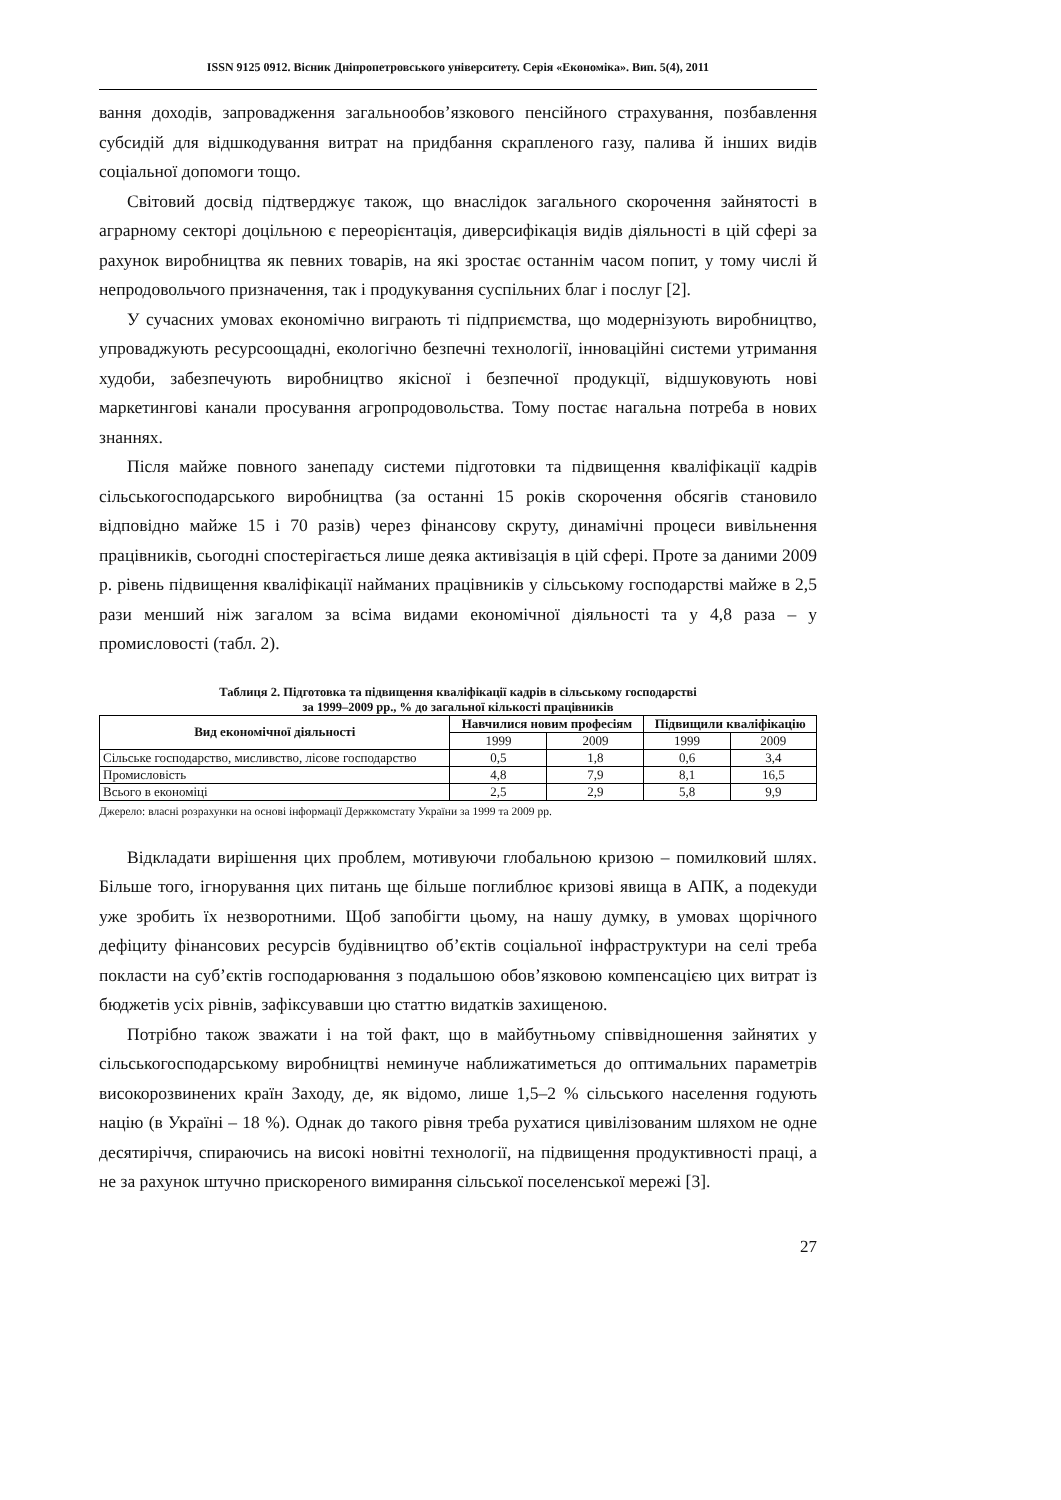ISSN 9125 0912. Вісник Дніпропетровського університету. Серія «Економіка». Вип. 5(4), 2011
вання доходів, запровадження загальнообов’язкового пенсійного страхування, позбавлення субсидій для відшкодування витрат на придбання скрапленого газу, палива й інших видів соціальної допомоги тощо.
Світовий досвід підтверджує також, що внаслідок загального скорочення зайнятості в аграрному секторі доцільною є переорієнтація, диверсифікація видів діяльності в цій сфері за рахунок виробництва як певних товарів, на які зростає останнім часом попит, у тому числі й непродовольчого призначення, так і продукування суспільних благ і послуг [2].
У сучасних умовах економічно виграють ті підприємства, що модернізують виробництво, упроваджують ресурсоощадні, екологічно безпечні технології, інноваційні системи утримання худоби, забезпечують виробництво якісної і безпечної продукції, відшуковують нові маркетингові канали просування агропродовольства. Тому постає нагальна потреба в нових знаннях.
Після майже повного занепаду системи підготовки та підвищення кваліфікації кадрів сільськогосподарського виробництва (за останні 15 років скорочення обсягів становило відповідно майже 15 і 70 разів) через фінансову скруту, динамічні процеси вивільнення працівників, сьогодні спостерігається лише деяка активізація в цій сфері. Проте за даними 2009 р. рівень підвищення кваліфікації найманих працівників у сільському господарстві майже в 2,5 рази менший ніж загалом за всіма видами економічної діяльності та у 4,8 раза – у промисловості (табл. 2).
Таблиця 2. Підготовка та підвищення кваліфікації кадрів в сільському господарстві
за 1999–2009 рр., % до загальної кількості працівників
| Вид економічної діяльності | Навчилися новим професіям | | Підвищили кваліфікацію | |
| --- | --- | --- | --- | --- |
| | 1999 | 2009 | 1999 | 2009 |
| Сільське господарство, мисливство, лісове господарство | 0,5 | 1,8 | 0,6 | 3,4 |
| Промисловість | 4,8 | 7,9 | 8,1 | 16,5 |
| Всього в економіці | 2,5 | 2,9 | 5,8 | 9,9 |
Джерело: власні розрахунки на основі інформації Держкомстату України за 1999 та 2009 рр.
Відкладати вирішення цих проблем, мотивуючи глобальною кризою – помилковий шлях. Більше того, ігнорування цих питань ще більше поглиблює кризові явища в АПК, а подекуди уже зробить їх незворотними. Щоб запобігти цьому, на нашу думку, в умовах щорічного дефіциту фінансових ресурсів будівництво об’єктів соціальної інфраструктури на селі треба покласти на суб’єктів господарювання з подальшою обов’язковою компенсацією цих витрат із бюджетів усіх рівнів, зафіксувавши цю статтю видатків захищеною.
Потрібно також зважати і на той факт, що в майбутньому співвідношення зайнятих у сільськогосподарському виробництві неминуче наближатиметься до оптимальних параметрів високорозвинених країн Заходу, де, як відомо, лише 1,5–2 % сільського населення годують націю (в Україні – 18 %). Однак до такого рівня треба рухатися цивілізованим шляхом не одне десятиріччя, спираючись на високі новітні технології, на підвищення продуктивності праці, а не за рахунок штучно прискореного вимирання сільської поселенської мережі [3].
27